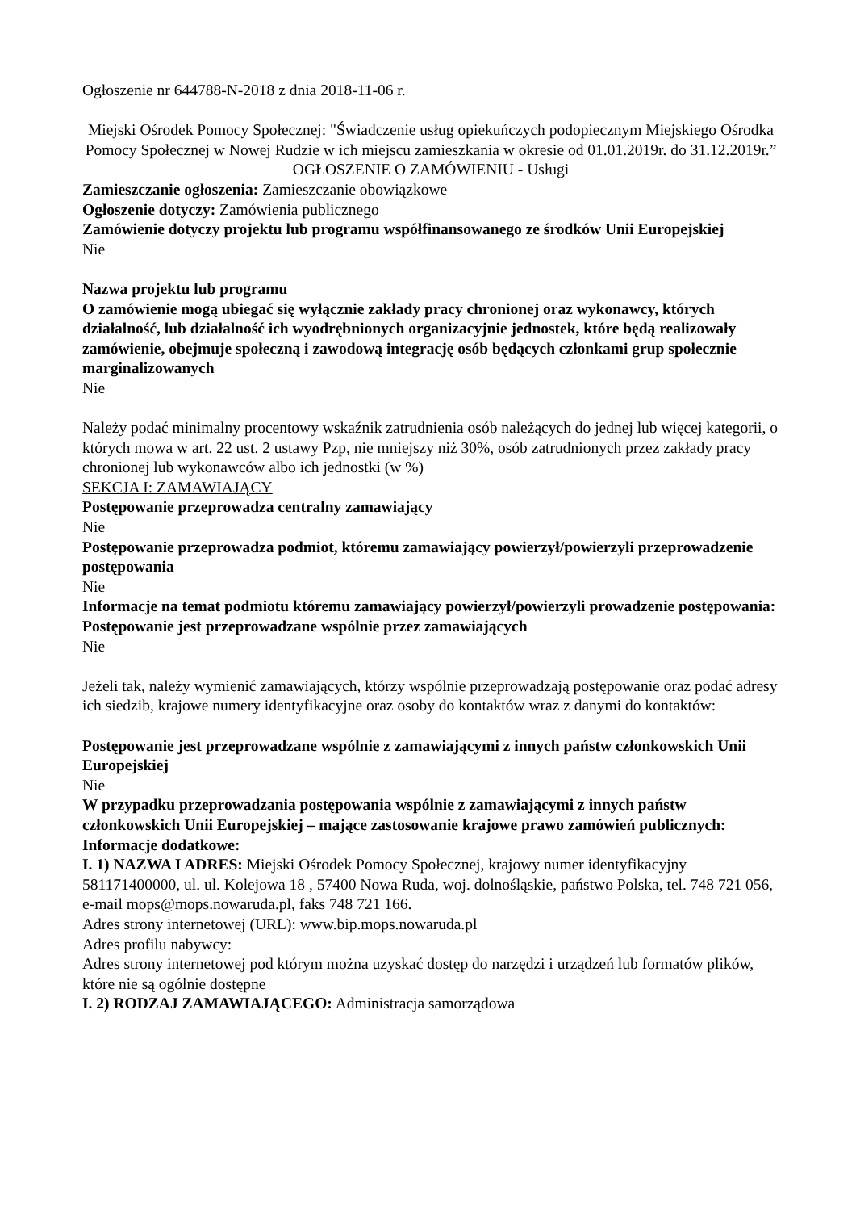Ogłoszenie nr 644788-N-2018 z dnia 2018-11-06 r.
Miejski Ośrodek Pomocy Społecznej: "Świadczenie usług opiekuńczych podopiecznym Miejskiego Ośrodka Pomocy Społecznej w Nowej Rudzie w ich miejscu zamieszkania w okresie od 01.01.2019r. do 31.12.2019r.”
OGŁOSZENIE O ZAMÓWIENIU - Usługi
Zamieszczanie ogłoszenia: Zamieszczanie obowiązkowe
Ogłoszenie dotyczy: Zamówienia publicznego
Zamówienie dotyczy projektu lub programu współfinansowanego ze środków Unii Europejskiej
Nie
Nazwa projektu lub programu
O zamówienie mogą ubiegać się wyłącznie zakłady pracy chronionej oraz wykonawcy, których działalność, lub działalność ich wyodrębnionych organizacyjnie jednostek, które będą realizowały zamówienie, obejmuje społeczną i zawodową integrację osób będących członkami grup społecznie marginalizowanych
Nie
Należy podać minimalny procentowy wskaźnik zatrudnienia osób należących do jednej lub więcej kategorii, o których mowa w art. 22 ust. 2 ustawy Pzp, nie mniejszy niż 30%, osób zatrudnionych przez zakłady pracy chronionej lub wykonawców albo ich jednostki (w %)
SEKCJA I: ZAMAWIAJĄCY
Postępowanie przeprowadza centralny zamawiający
Nie
Postępowanie przeprowadza podmiot, któremu zamawiający powierzył/powierzyli przeprowadzenie postępowania
Nie
Informacje na temat podmiotu któremu zamawiający powierzył/powierzyli prowadzenie postępowania:
Postępowanie jest przeprowadzane wspólnie przez zamawiających
Nie
Jeżeli tak, należy wymienić zamawiających, którzy wspólnie przeprowadzają postępowanie oraz podać adresy ich siedzib, krajowe numery identyfikacyjne oraz osoby do kontaktów wraz z danymi do kontaktów:
Postępowanie jest przeprowadzane wspólnie z zamawiającymi z innych państw członkowskich Unii Europejskiej
Nie
W przypadku przeprowadzania postępowania wspólnie z zamawiającymi z innych państw członkowskich Unii Europejskiej – mające zastosowanie krajowe prawo zamówień publicznych:
Informacje dodatkowe:
I. 1) NAZWA I ADRES: Miejski Ośrodek Pomocy Społecznej, krajowy numer identyfikacyjny 581171400000, ul. ul. Kolejowa 18 , 57400 Nowa Ruda, woj. dolnośląskie, państwo Polska, tel. 748 721 056, e-mail mops@mops.nowaruda.pl, faks 748 721 166.
Adres strony internetowej (URL): www.bip.mops.nowaruda.pl
Adres profilu nabywcy:
Adres strony internetowej pod którym można uzyskać dostęp do narzędzi i urządzeń lub formatów plików, które nie są ogólnie dostępne
I. 2) RODZAJ ZAMAWIAJĄCEGO: Administracja samorządowa